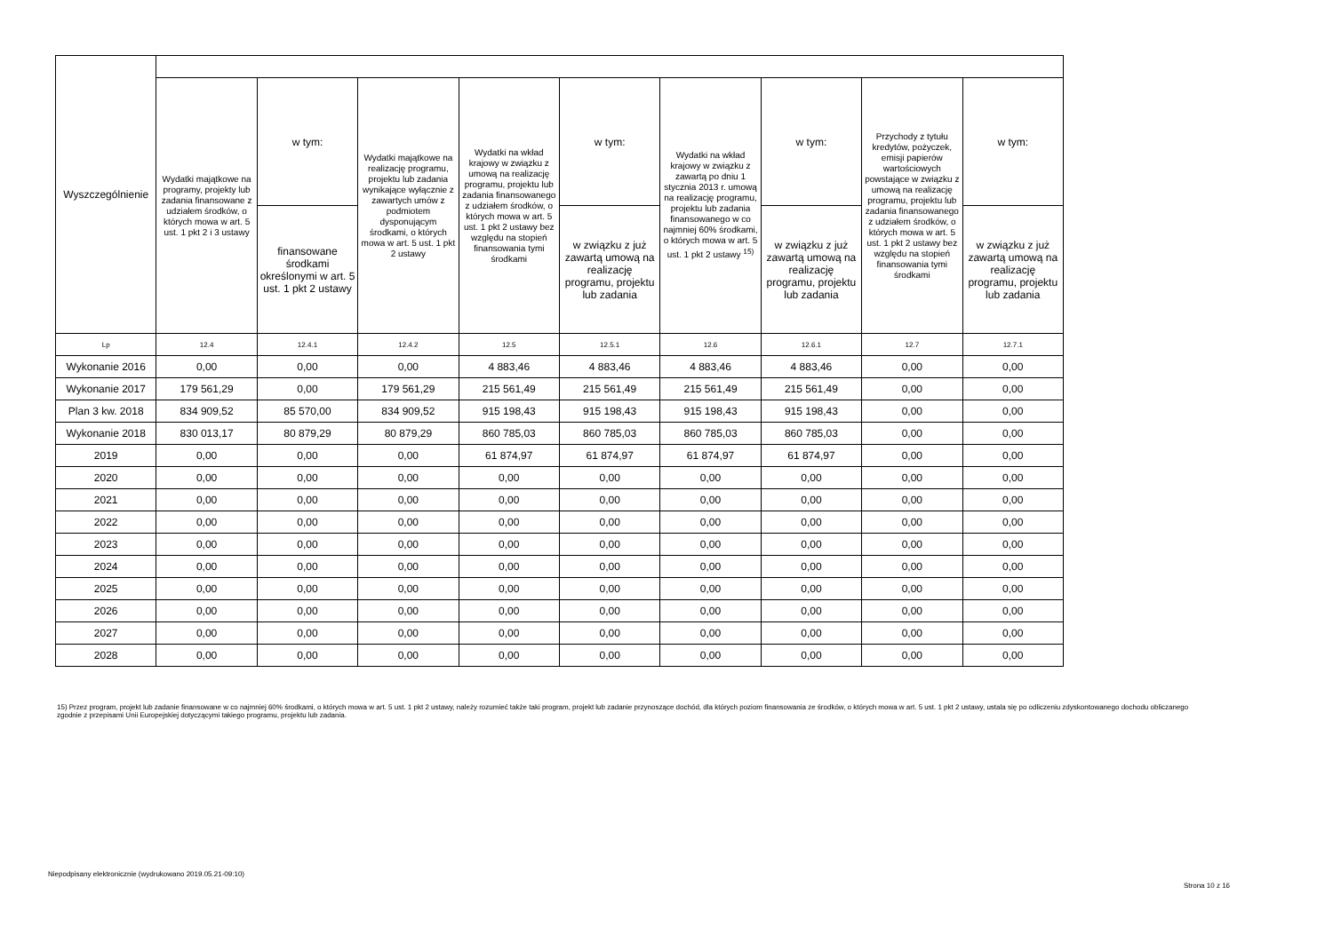| Wyszczególnienie | | | | | | | | | |
| --- | --- | --- | --- | --- | --- | --- | --- | --- | --- |
| | Wydatki majątkowe na programy, projekty lub zadania finansowane z udziałem środków, o których mowa w art. 5 ust. 1 pkt 2 i 3 ustawy | w tym: | Wydatki majątkowe na realizację programu, projektu lub zadania wynikające wyłącznie z zawartych umów z podmiotem dysponującym środkami, o których mowa w art. 5 ust. 1 pkt 2 ustawy | Wydatki na wkład krajowy w związku z umową na realizację programu, projektu lub zadania finansowanego z udziałem środków, o których mowa w art. 5 ust. 1 pkt 2 ustawy bez względu na stopień finansowania tymi środkami | w tym: | Wydatki na wkład krajowy w związku z zawartą po dniu 1 stycznia 2013 r. umową na realizację programu, projektu lub zadania finansowanego w co najmniej 60% środkami, o których mowa w art. 5 ust. 1 pkt 2 ustawy <sup>15)</sup> | w tym: | Przychody z tytułu kredytów, pożyczek, emisji papierów wartościowych powstające w związku z umową na realizację programu, projektu lub zadania finansowanego z udziałem środków, o których mowa w art. 5 ust. 1 pkt 2 ustawy bez względu na stopień finansowania tymi środkami | w tym: |
| | | finansowane środkami określonymi w art. 5 ust. 1 pkt 2 ustawy | | | w związku z już zawartą umową na realizację programu, projektu lub zadania | | w związku z już zawartą umową na realizację programu, projektu lub zadania | | w związku z już zawartą umową na realizację programu, projektu lub zadania |
| Lp | 12.4 | 12.4.1 | 12.4.2 | 12.5 | 12.5.1 | 12.6 | 12.6.1 | 12.7 | 12.7.1 |
| Wykonanie 2016 | 0,00 | 0,00 | 0,00 | 4 883,46 | 4 883,46 | 4 883,46 | 4 883,46 | 0,00 | 0,00 |
| Wykonanie 2017 | 179 561,29 | 0,00 | 179 561,29 | 215 561,49 | 215 561,49 | 215 561,49 | 215 561,49 | 0,00 | 0,00 |
| Plan 3 kw. 2018 | 834 909,52 | 85 570,00 | 834 909,52 | 915 198,43 | 915 198,43 | 915 198,43 | 915 198,43 | 0,00 | 0,00 |
| Wykonanie 2018 | 830 013,17 | 80 879,29 | 80 879,29 | 860 785,03 | 860 785,03 | 860 785,03 | 860 785,03 | 0,00 | 0,00 |
| 2019 | 0,00 | 0,00 | 0,00 | 61 874,97 | 61 874,97 | 61 874,97 | 61 874,97 | 0,00 | 0,00 |
| 2020 | 0,00 | 0,00 | 0,00 | 0,00 | 0,00 | 0,00 | 0,00 | 0,00 | 0,00 |
| 2021 | 0,00 | 0,00 | 0,00 | 0,00 | 0,00 | 0,00 | 0,00 | 0,00 | 0,00 |
| 2022 | 0,00 | 0,00 | 0,00 | 0,00 | 0,00 | 0,00 | 0,00 | 0,00 | 0,00 |
| 2023 | 0,00 | 0,00 | 0,00 | 0,00 | 0,00 | 0,00 | 0,00 | 0,00 | 0,00 |
| 2024 | 0,00 | 0,00 | 0,00 | 0,00 | 0,00 | 0,00 | 0,00 | 0,00 | 0,00 |
| 2025 | 0,00 | 0,00 | 0,00 | 0,00 | 0,00 | 0,00 | 0,00 | 0,00 | 0,00 |
| 2026 | 0,00 | 0,00 | 0,00 | 0,00 | 0,00 | 0,00 | 0,00 | 0,00 | 0,00 |
| 2027 | 0,00 | 0,00 | 0,00 | 0,00 | 0,00 | 0,00 | 0,00 | 0,00 | 0,00 |
| 2028 | 0,00 | 0,00 | 0,00 | 0,00 | 0,00 | 0,00 | 0,00 | 0,00 | 0,00 |
15) Przez program, projekt lub zadanie finansowane w co najmniej 60% środkami, o których mowa w art. 5 ust. 1 pkt 2 ustawy, należy rozumieć także taki program, projekt lub zadanie przynoszące dochód, dla których poziom finansowania ze środków, o których mowa w art. 5 ust. 1 pkt 2 ustawy, ustala się po odliczeniu zdyskontowanego dochodu obliczanego zgodnie z przepisami Unii Europejskiej dotyczącymi takiego programu, projektu lub zadania.
Niepodpisany elektronicznie (wydrukowano 2019.05.21-09:10)
Strona 10 z 16